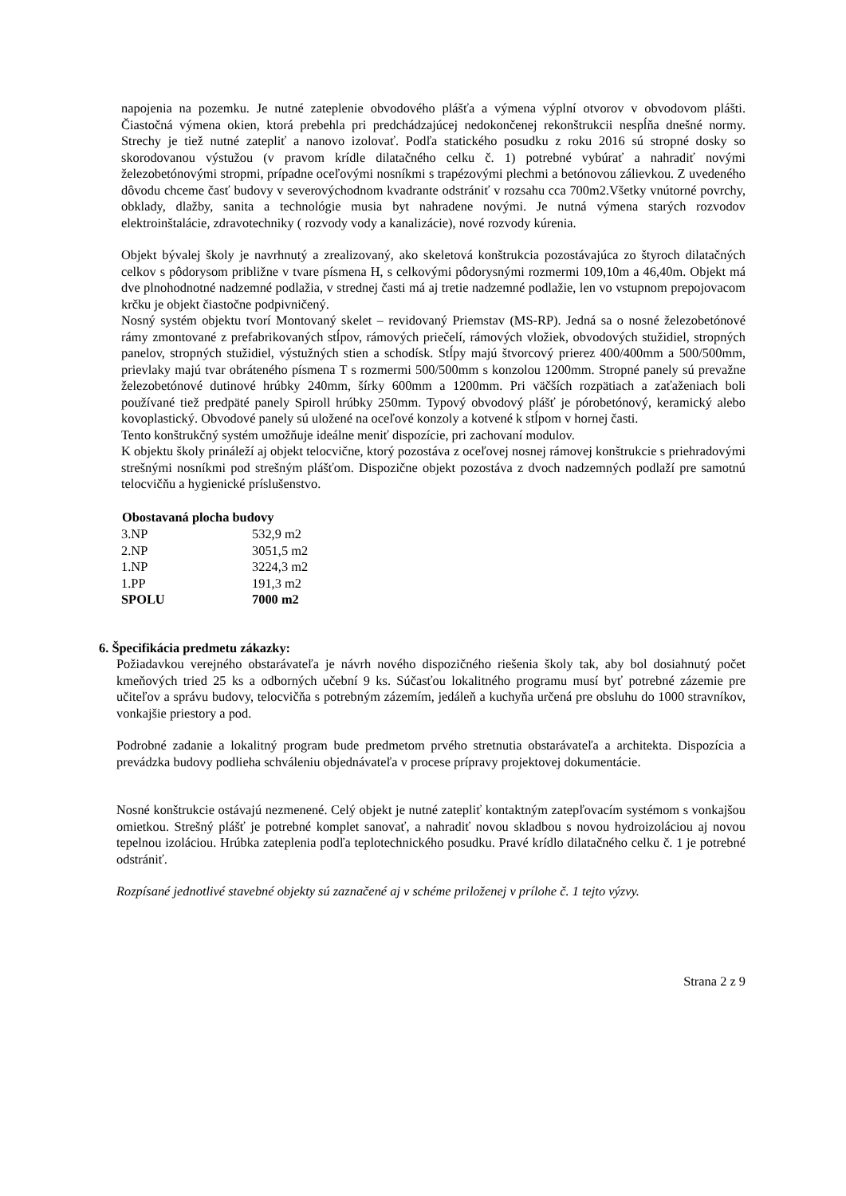napojenia na pozemku. Je nutné zateplenie obvodového plášťa a výmena výplní otvorov v obvodovom plášti. Čiastočná výmena okien, ktorá prebehla pri predchádzajúcej nedokončenej rekonštrukcii nespĺňa dnešné normy. Strechy je tiež nutné zatepliť a nanovo izolovať. Podľa statického posudku z roku 2016 sú stropné dosky so skorodovanou výstužou (v pravom krídle dilatačného celku č. 1) potrebné vybúrať a nahradiť novými železobetónovými stropmi, prípadne oceľovými nosníkmi s trapézovými plechmi a betónovou zálievkou. Z uvedeného dôvodu chceme časť budovy v severovýchodnom kvadrante odstrániť v rozsahu cca 700m2.Všetky vnútorné povrchy, obklady, dlažby, sanita a technológie musia byt nahradene novými. Je nutná výmena starých rozvodov elektroinštalácie, zdravotechniky ( rozvody vody a kanalizácie), nové rozvody kúrenia.
Objekt bývalej školy je navrhnutý a zrealizovaný, ako skeletová konštrukcia pozostávajúca zo štyroch dilatačných celkov s pôdorysom približne v tvare písmena H, s celkovými pôdorysnými rozmermi 109,10m a 46,40m. Objekt má dve plnohodnotné nadzemné podlažia, v strednej časti má aj tretie nadzemné podlažie, len vo vstupnom prepojovacom krčku je objekt čiastočne podpivničený.
Nosný systém objektu tvorí Montovaný skelet – revidovaný Priemstav (MS-RP). Jedná sa o nosné železobetónové rámy zmontované z prefabrikovaných stĺpov, rámových priečelí, rámových vložiek, obvodových stužidiel, stropných panelov, stropných stužidiel, výstužných stien a schodísk. Stĺpy majú štvorcový prierez 400/400mm a 500/500mm, prievlaky majú tvar obráteného písmena T s rozmermi 500/500mm s konzolou 1200mm. Stropné panely sú prevažne železobetónové dutinové hrúbky 240mm, šírky 600mm a 1200mm. Pri väčších rozpätiach a zaťaženiach boli používané tiež predpäté panely Spiroll hrúbky 250mm. Typový obvodový plášť je pórobetónový, keramický alebo kovoplastický. Obvodové panely sú uložené na oceľové konzoly a kotvené k stĺpom v hornej časti.
Tento konštrukčný systém umožňuje ideálne meniť dispozície, pri zachovaní modulov.
K objektu školy prináleží aj objekt telocvične, ktorý pozostáva z oceľovej nosnej rámovej konštrukcie s priehradovými strešnými nosníkmi pod strešným plášťom. Dispozične objekt pozostáva z dvoch nadzemných podlaží pre samotnú telocvičňu a hygienické príslušenstvo.
| Obostavaná plocha budovy | |
| --- | --- |
| 3.NP | 532,9 m2 |
| 2.NP | 3051,5 m2 |
| 1.NP | 3224,3 m2 |
| 1.PP | 191,3 m2 |
| SPOLU | 7000 m2 |
6. Špecifikácia predmetu zákazky:
Požiadavkou verejného obstarávateľa je návrh nového dispozičného riešenia školy tak, aby bol dosiahnutý počet kmeňových tried 25 ks a odborných učební 9 ks. Súčasťou lokalitného programu musí byť potrebné zázemie pre učiteľov a správu budovy, telocvičňa s potrebným zázemím, jedáleň a kuchyňa určená pre obsluhu do 1000 stravníkov, vonkajšie priestory a pod.
Podrobné zadanie a lokalitný program bude predmetom prvého stretnutia obstarávateľa a architekta. Dispozícia a prevádzka budovy podlieha schváleniu objednávateľa v procese prípravy projektovej dokumentácie.
Nosné konštrukcie ostávajú nezmenené. Celý objekt je nutné zatepliť kontaktným zatepľovacím systémom s vonkajšou omietkou. Strešný plášť je potrebné komplet sanovať, a nahradiť novou skladbou s novou hydroizoláciou aj novou tepelnou izoláciou. Hrúbka zateplenia podľa teplotechnického posudku. Pravé krídlo dilatačného celku č. 1 je potrebné odstrániť.
Rozpísané jednotlivé stavebné objekty sú zaznačené aj v schéme priloženej v prílohe č. 1 tejto výzvy.
Strana 2 z 9